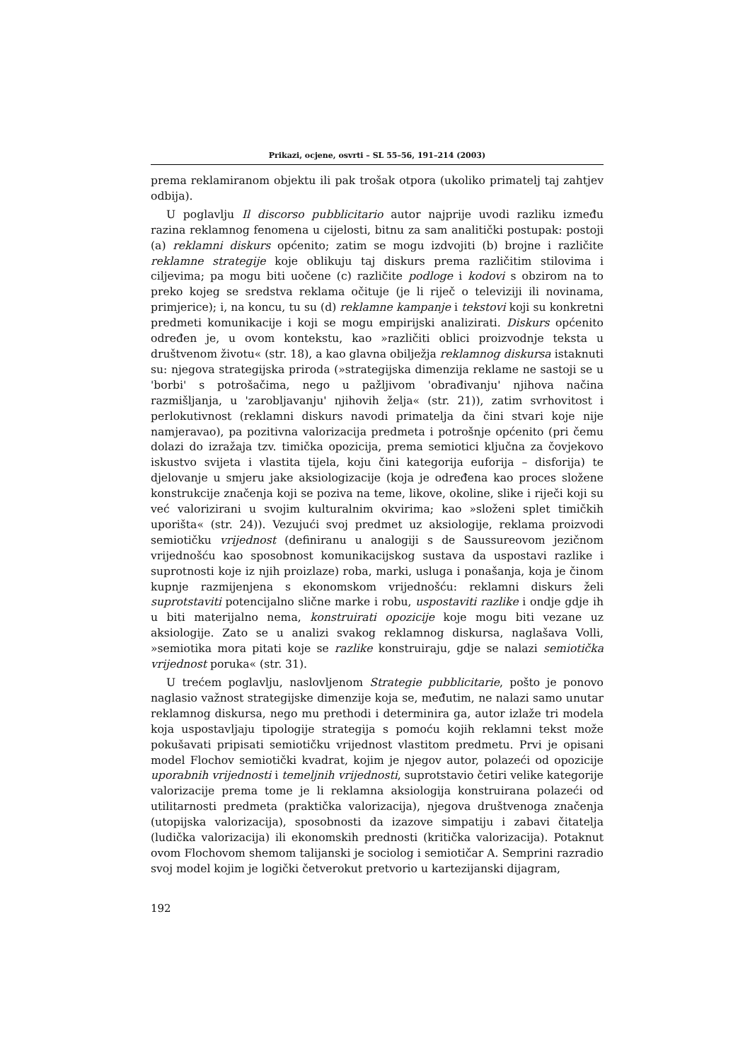Prikazi, ocjene, osvrti – SL 55–56, 191–214 (2003)
prema reklamiranom objektu ili pak trošak otpora (ukoliko primatelj taj zahtjev odbija).
U poglavlju Il discorso pubblicitario autor najprije uvodi razliku između razina reklamnog fenomena u cijelosti, bitnu za sam analitički postupak: postoji (a) reklamni diskurs općenito; zatim se mogu izdvojiti (b) brojne i različite reklamne strategije koje oblikuju taj diskurs prema različitim stilovima i ciljevima; pa mogu biti uočene (c) različite podloge i kodovi s obzirom na to preko kojeg se sredstva reklama očituje (je li riječ o televiziji ili novinama, primjerice); i, na koncu, tu su (d) reklamne kampanje i tekstovi koji su konkretni predmeti komunikacije i koji se mogu empirijski analizirati. Diskurs općenito određen je, u ovom kontekstu, kao »različiti oblici proizvodnje teksta u društvenom životu« (str. 18), a kao glavna obilježja reklamnog diskursa istaknuti su: njegova strategijska priroda (»strategijska dimenzija reklame ne sastoji se u 'borbi' s potrošačima, nego u pažljivom 'obrađivanju' njihova načina razmišljanja, u 'zarobljavanju' njihovih želja« (str. 21)), zatim svrhovitost i perlokutivnost (reklamni diskurs navodi primatelja da čini stvari koje nije namjeravao), pa pozitivna valorizacija predmeta i potrošnje općenito (pri čemu dolazi do izražaja tzv. timička opozicija, prema semiotici ključna za čovjekovo iskustvo svijeta i vlastita tijela, koju čini kategorija euforija – disforija) te djelovanje u smjeru jake aksiologizacije (koja je određena kao proces složene konstrukcije značenja koji se poziva na teme, likove, okoline, slike i riječi koji su već valorizirani u svojim kulturalnim okvirima; kao »složeni splet timičkih uporišta« (str. 24)). Vezujući svoj predmet uz aksiologije, reklama proizvodi semiotičku vrijednost (definiranu u analogiji s de Saussureovom jezičnom vrijednošću kao sposobnost komunikacijskog sustava da uspostavi razlike i suprotnosti koje iz njih proizlaze) roba, marki, usluga i ponašanja, koja je činom kupnje razmijenjena s ekonomskom vrijednošću: reklamni diskurs želi suprotstaviti potencijalno slične marke i robu, uspostaviti razlike i ondje gdje ih u biti materijalno nema, konstruirati opozicije koje mogu biti vezane uz aksiologije. Zato se u analizi svakog reklamnog diskursa, naglašava Volli, »semiotika mora pitati koje se razlike konstruiraju, gdje se nalazi semiotička vrijednost poruka« (str. 31).
U trećem poglavlju, naslovljenom Strategie pubblicitarie, pošto je ponovo naglasio važnost strategijske dimenzije koja se, međutim, ne nalazi samo unutar reklamnog diskursa, nego mu prethodi i determinira ga, autor izlaže tri modela koja uspostavljaju tipologije strategija s pomoću kojih reklamni tekst može pokušavati pripisati semiotičku vrijednost vlastitom predmetu. Prvi je opisani model Flochov semiotički kvadrat, kojim je njegov autor, polazeći od opozicije uporabnih vrijednosti i temeljnih vrijednosti, suprotstavio četiri velike kategorije valorizacije prema tome je li reklamna aksiologija konstruirana polazeći od utilitarnosti predmeta (praktička valorizacija), njegova društvenoga značenja (utopijska valorizacija), sposobnosti da izazove simpatiju i zabavi čitatelja (ludička valorizacija) ili ekonomskih prednosti (kritička valorizacija). Potaknut ovom Flochovom shemom talijanski je sociolog i semiotičar A. Semprini razradio svoj model kojim je logički četverokut pretvorio u kartezijanski dijagram,
192